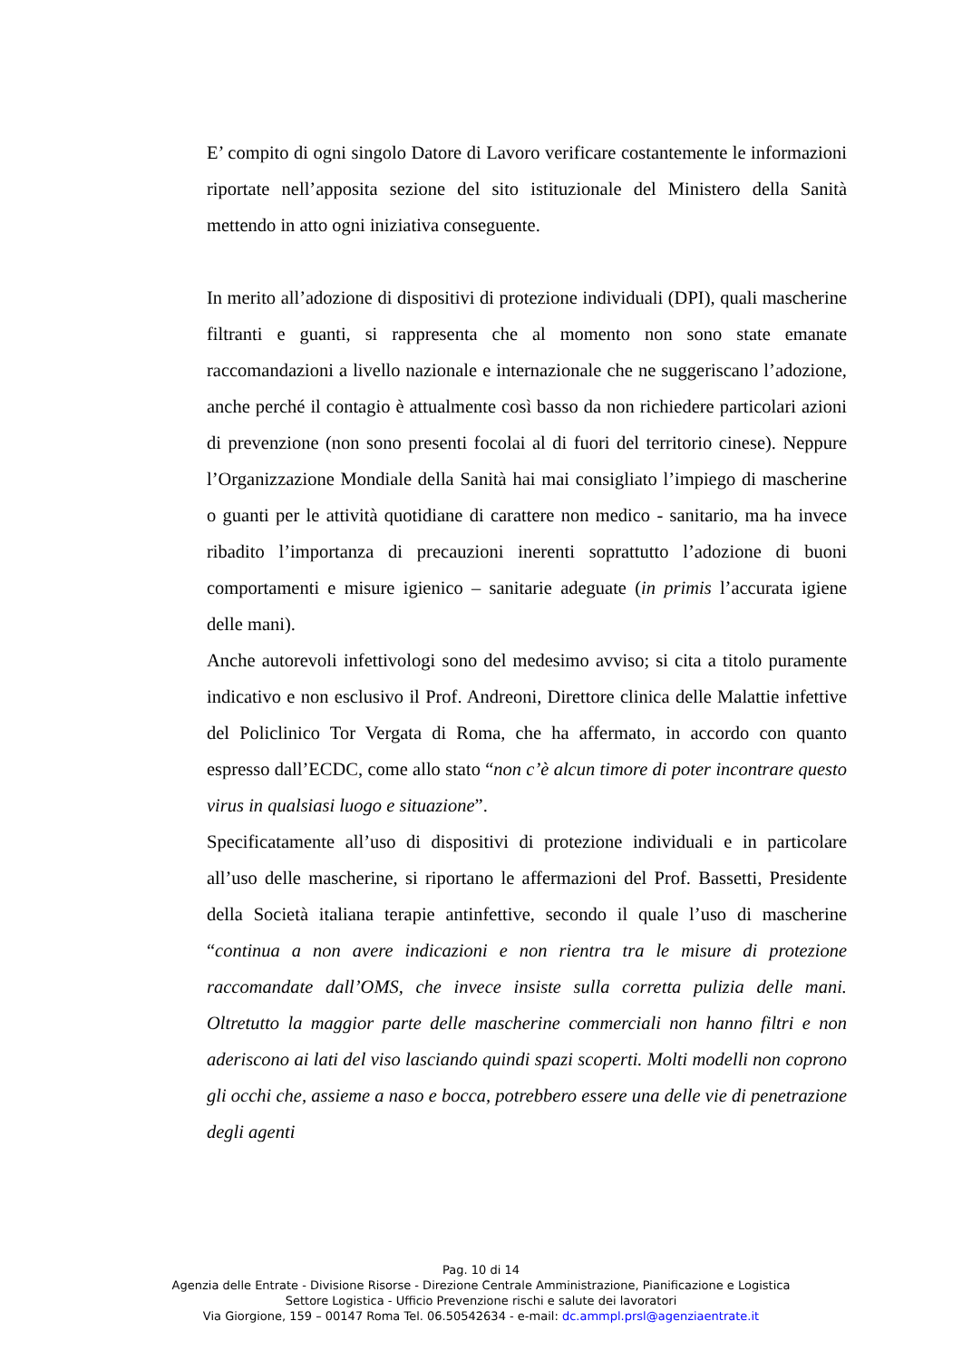E’ compito di ogni singolo Datore di Lavoro verificare costantemente le informazioni riportate nell’apposita sezione del sito istituzionale del Ministero della Sanità mettendo in atto ogni iniziativa conseguente.
In merito all’adozione di dispositivi di protezione individuali (DPI), quali mascherine filtranti e guanti, si rappresenta che al momento non sono state emanate raccomandazioni a livello nazionale e internazionale che ne suggeriscano l’adozione, anche perché il contagio è attualmente così basso da non richiedere particolari azioni di prevenzione (non sono presenti focolai al di fuori del territorio cinese). Neppure l’Organizzazione Mondiale della Sanità hai mai consigliato l’impiego di mascherine o guanti per le attività quotidiane di carattere non medico - sanitario, ma ha invece ribadito l’importanza di precauzioni inerenti soprattutto l’adozione di buoni comportamenti e misure igienico – sanitarie adeguate (in primis l’accurata igiene delle mani).
Anche autorevoli infettivologi sono del medesimo avviso; si cita a titolo puramente indicativo e non esclusivo il Prof. Andreoni, Direttore clinica delle Malattie infettive del Policlinico Tor Vergata di Roma, che ha affermato, in accordo con quanto espresso dall’ECDC, come allo stato “non c’è alcun timore di poter incontrare questo virus in qualsiasi luogo e situazione”.
Specificatamente all’uso di dispositivi di protezione individuali e in particolare all’uso delle mascherine, si riportano le affermazioni del Prof. Bassetti, Presidente della Società italiana terapie antinfettive, secondo il quale l’uso di mascherine “continua a non avere indicazioni e non rientra tra le misure di protezione raccomandate dall’OMS, che invece insiste sulla corretta pulizia delle mani. Oltretutto la maggior parte delle mascherine commerciali non hanno filtri e non aderiscono ai lati del viso lasciando quindi spazi scoperti. Molti modelli non coprono gli occhi che, assieme a naso e bocca, potrebbero essere una delle vie di penetrazione degli agenti
Pag. 10 di 14
Agenzia delle Entrate - Divisione Risorse - Direzione Centrale Amministrazione, Pianificazione e Logistica
Settore Logistica - Ufficio Prevenzione rischi e salute dei lavoratori
Via Giorgione, 159 – 00147 Roma Tel. 06.50542634 - e-mail: dc.ammpl.prsl@agenziaentrate.it